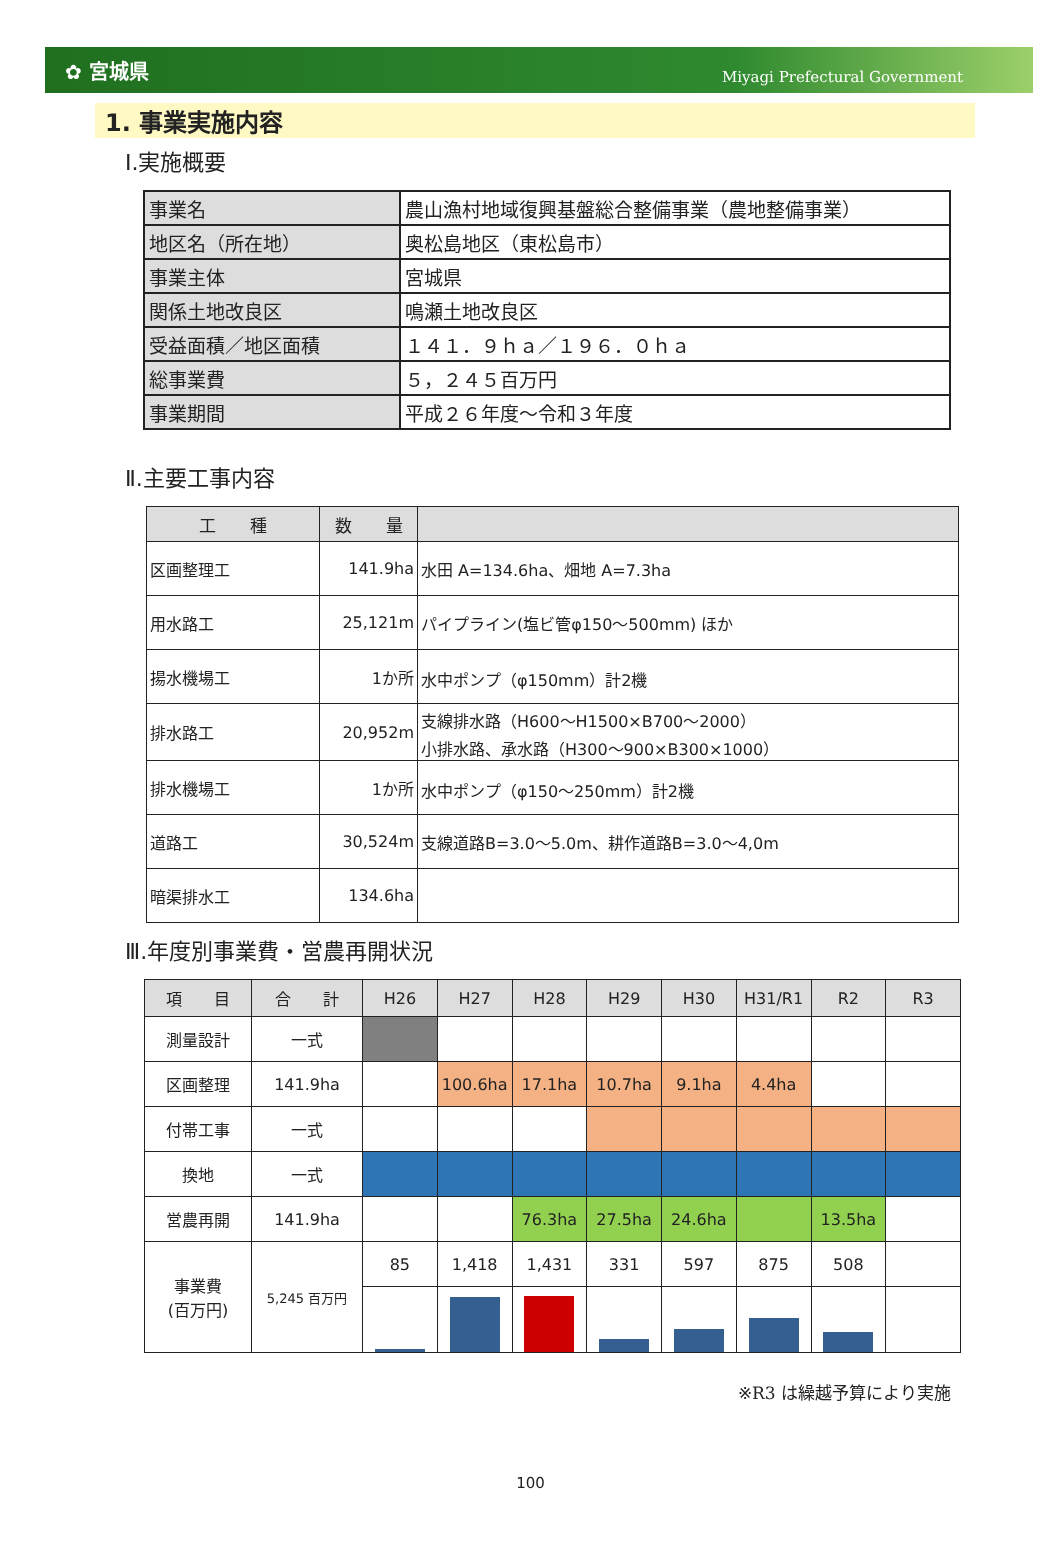✿ 宮城県 Miyagi Prefectural Government
1. 事業実施内容
Ⅰ.実施概要
| 事業名 | 農山漁村地域復興基盤総合整備事業（農地整備事業） |
| 地区名（所在地） | 奥松島地区（東松島市） |
| 事業主体 | 宮城県 |
| 関係土地改良区 | 鳴瀬土地改良区 |
| 受益面積／地区面積 | １４１．９ｈａ／１９６．０ｈａ |
| 総事業費 | ５，２４５百万円 |
| 事業期間 | 平成２６年度～令和３年度 |
Ⅱ.主要工事内容
| 工 種 | 数 量 | |
| --- | --- | --- |
| 区画整理工 | 141.9ha | 水田 A=134.6ha、畑地 A=7.3ha |
| 用水路工 | 25,121m | パイプライン(塩ビ管φ150～500mm) ほか |
| 揚水機場工 | 1か所 | 水中ポンプ（φ150mm）計2機 |
| 排水路工 | 20,952m | 支線排水路（H600～H1500×B700～2000） 小排水路、承水路（H300～900×B300×1000） |
| 排水機場工 | 1か所 | 水中ポンプ（φ150～250mm）計2機 |
| 道路工 | 30,524m | 支線道路B=3.0～5.0m、耕作道路B=3.0～4,0m |
| 暗渠排水工 | 134.6ha | |
Ⅲ.年度別事業費・営農再開状況
| 項 目 | 合 計 | H26 | H27 | H28 | H29 | H30 | H31/R1 | R2 | R3 |
| --- | --- | --- | --- | --- | --- | --- | --- | --- | --- |
| 測量設計 | 一式 | | | | | | | | |
| 区画整理 | 141.9ha | | 100.6ha | 17.1ha | 10.7ha | 9.1ha | 4.4ha | | |
| 付帯工事 | 一式 | | | | | | | | |
| 換地 | 一式 | | | | | | | | |
| 営農再開 | 141.9ha | | | 76.3ha | 27.5ha | 24.6ha | | 13.5ha | |
| 事業費 (百万円) | 5,245 百万円 | 85 | 1,418 | 1,431 | 331 | 597 | 875 | 508 | |
※R3 は繰越予算により実施
100